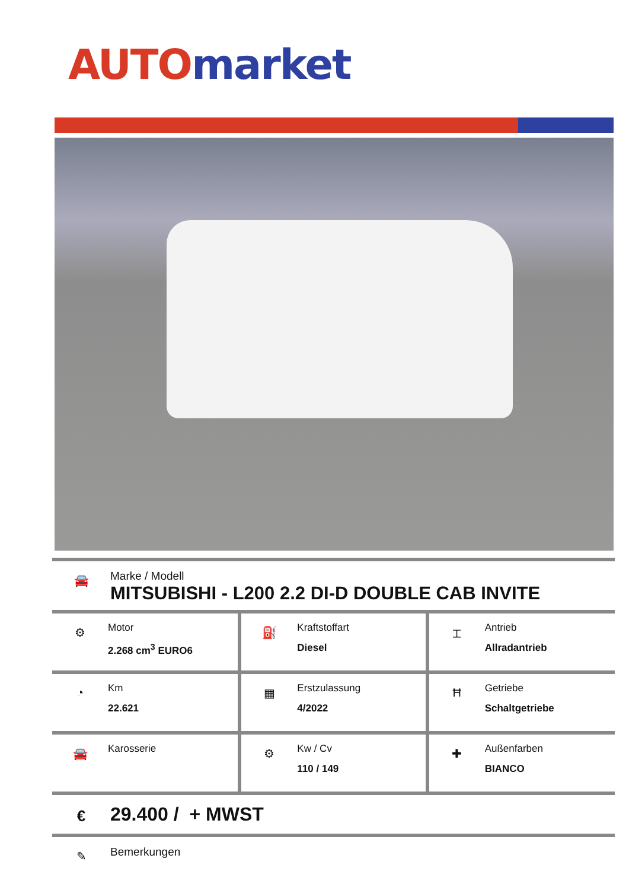AUTO market
🚘
Marke / Modell
MITSUBISHI - L200 2.2 DI-D DOUBLE CAB INVITE
| ⚙ Motor 2.268 cm<sup>3</sup> EURO6 | ⛽ Kraftstoffart Diesel | ⌶ Antrieb Allradantrieb |
| ◔ Km 22.621 | ▦ Erstzulassung 4/2022 | Ħ Getriebe Schaltgetriebe |
| 🚘 Karosserie | ⚙ Kw / Cv 110 / 149 | ✚ Außenfarben BIANCO |
€
29.400 / + MWST
✎
Bemerkungen